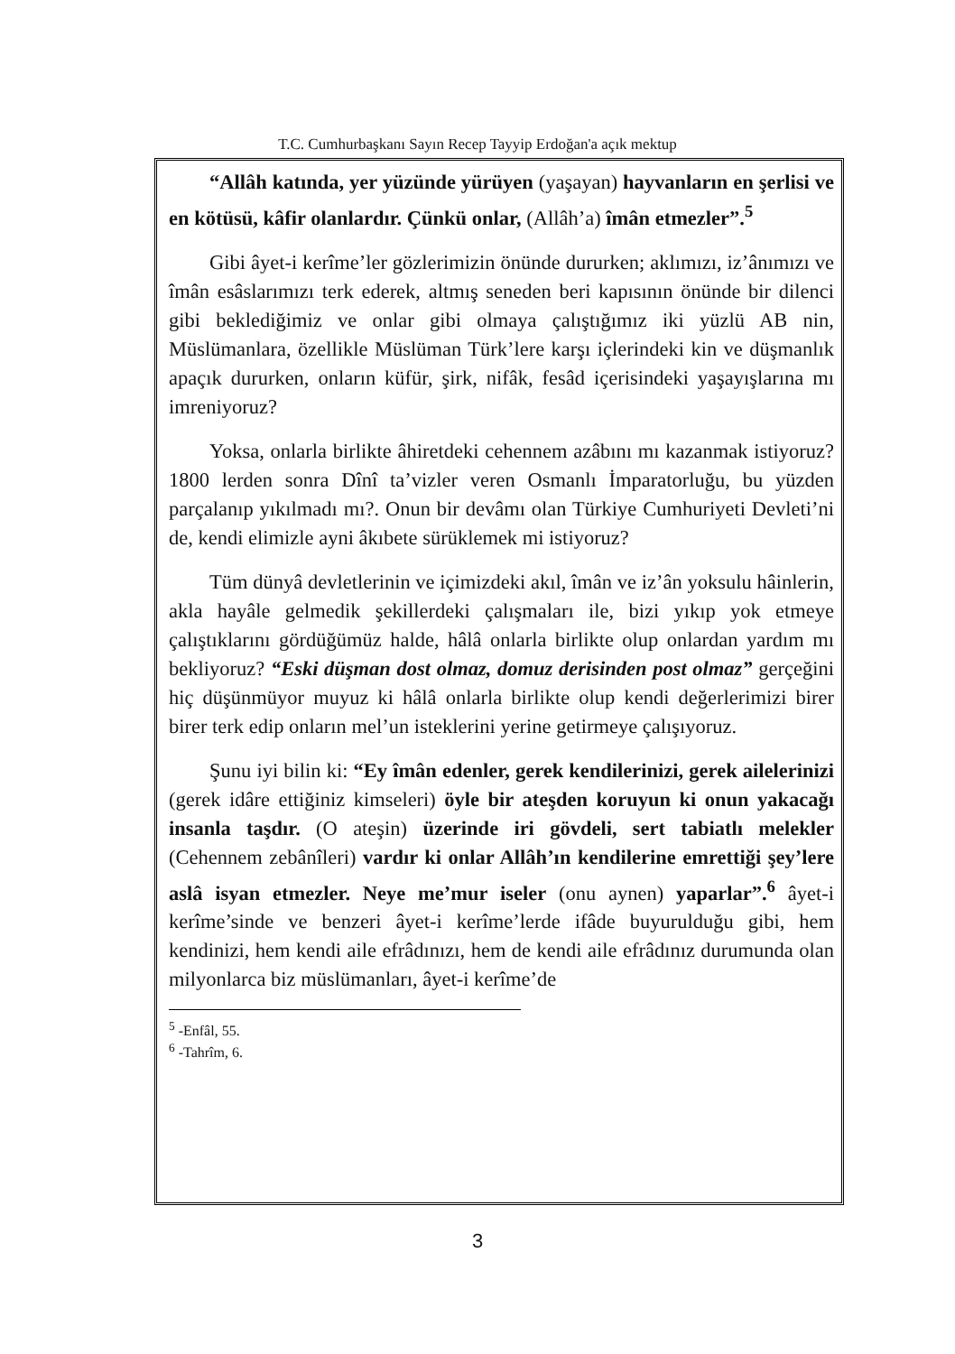T.C. Cumhurbaşkanı Sayın Recep Tayyip Erdoğan'a açık mektup
“Allâh katında, yer yüzünde yürüyen (yaşayan) hayvanların en şerlisi ve en kötüsü, kâfir olanlardır. Çünkü onlar, (Allâh’a) îmân etmezler”.<sup>5</sup>
Gibi âyet-i kerîme’ler gözlerimizin önünde dururken; aklımızı, iz’ânımızı ve îmân esâslarımızı terk ederek, altmış seneden beri kapısının önünde bir dilenci gibi beklediğimiz ve onlar gibi olmaya çalıştığımız iki yüzlü AB nin, Müslümanlara, özellikle Müslüman Türk’lere karşı içlerindeki kin ve düşmanlık apaçık dururken, onların küfür, şirk, nifâk, fesâd içerisindeki yaşayışlarına mı imreniyoruz?
Yoksa, onlarla birlikte âhiretdeki cehennem azâbını mı kazanmak istiyoruz? 1800 lerden sonra Dînî ta’vizler veren Osmanlı İmparatorluğu, bu yüzden parçalanıp yıkılmadı mı?. Onun bir devâmı olan Türkiye Cumhuriyeti Devleti’ni de, kendi elimizle ayni âkıbete sürüklemek mi istiyoruz?
Tüm dünyâ devletlerinin ve içimizdeki akıl, îmân ve iz’ân yoksulu hâinlerin, akla hayâle gelmedik şekillerdeki çalışmaları ile, bizi yıkıp yok etmeye çalıştıklarını gördüğümüz halde, hâlâ onlarla birlikte olup onlardan yardım mı bekliyoruz? “Eski düşman dost olmaz, domuz derisinden post olmaz” gerçeğini hiç düşünmüyor muyuz ki hâlâ onlarla birlikte olup kendi değerlerimizi birer birer terk edip onların mel’un isteklerini yerine getirmeye çalışıyoruz.
Şunu iyi bilin ki: “Ey îmân edenler, gerek kendilerinizi, gerek ailelerinizi (gerek idâre ettiğiniz kimseleri) öyle bir ateşden koruyun ki onun yakacağı insanla taşdır. (O ateşin) üzerinde iri gövdeli, sert tabiatlı melekler (Cehennem zebânîleri) vardır ki onlar Allâh’ın kendilerine emrettiği şey’lere aslâ isyan etmezler. Neye me’mur iseler (onu aynen) yaparlar”.<sup>6</sup> âyet-i kerîme’sinde ve benzeri âyet-i kerîme’lerde ifâde buyurulduğu gibi, hem kendinizi, hem kendi aile efrâdınızı, hem de kendi aile efrâdınız durumunda olan milyonlarca biz müslümanları, âyet-i kerîme’de
<sup>5</sup> -Enfâl, 55.
<sup>6</sup> -Tahrîm, 6.
3